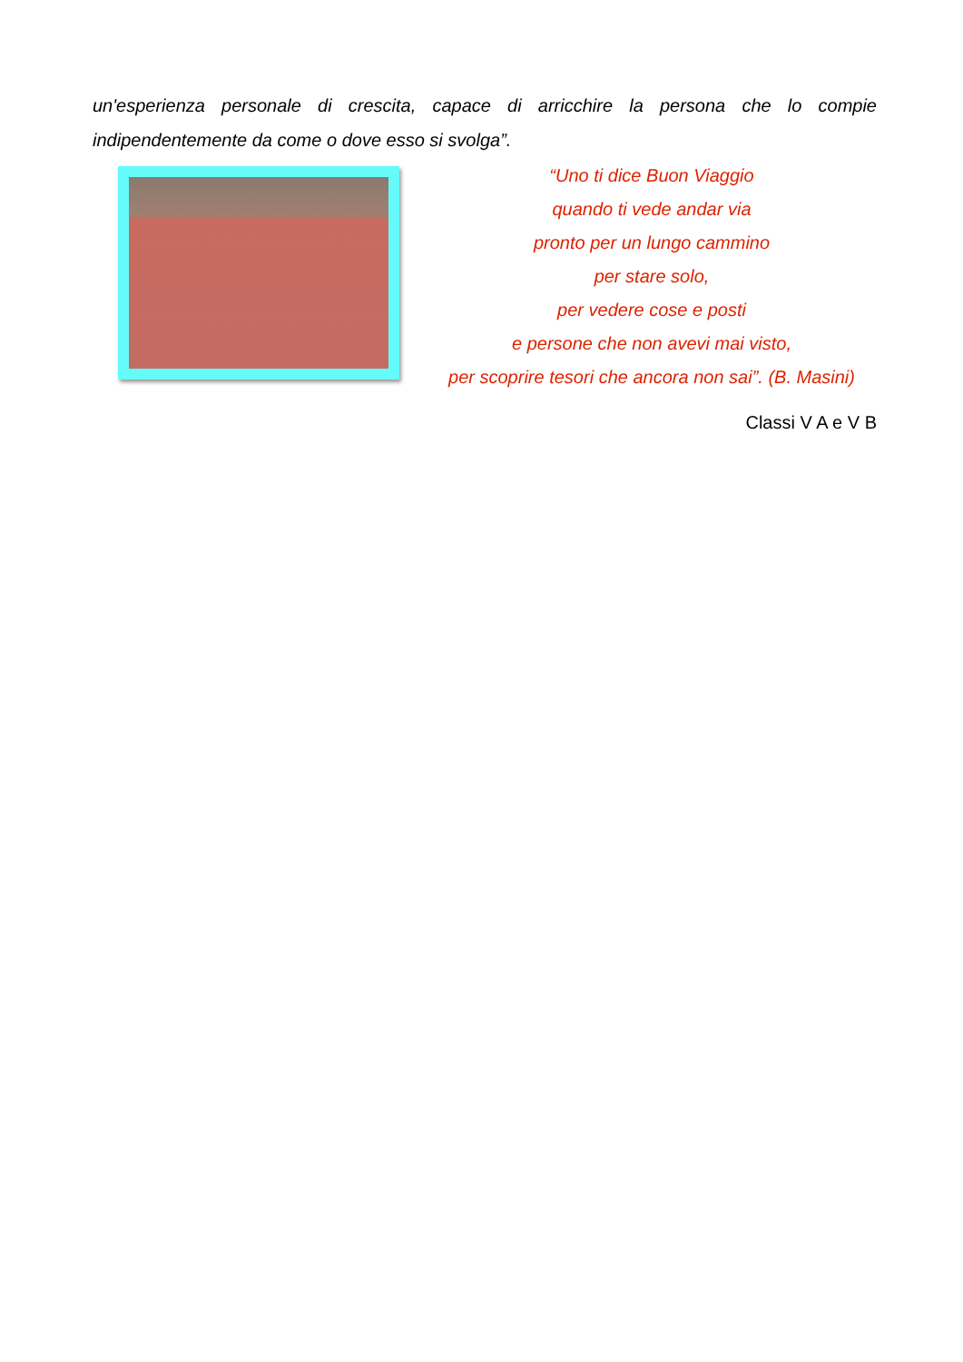un'esperienza personale di crescita, capace di arricchire la persona che lo compie indipendentemente da come o dove esso si svolga”.
“Uno ti dice Buon Viaggio
quando ti vede andar via
pronto per un lungo cammino
per stare solo,
per vedere cose e posti
e persone che non avevi mai visto,
per scoprire tesori che ancora non sai”. (B. Masini)
Classi V A e V B